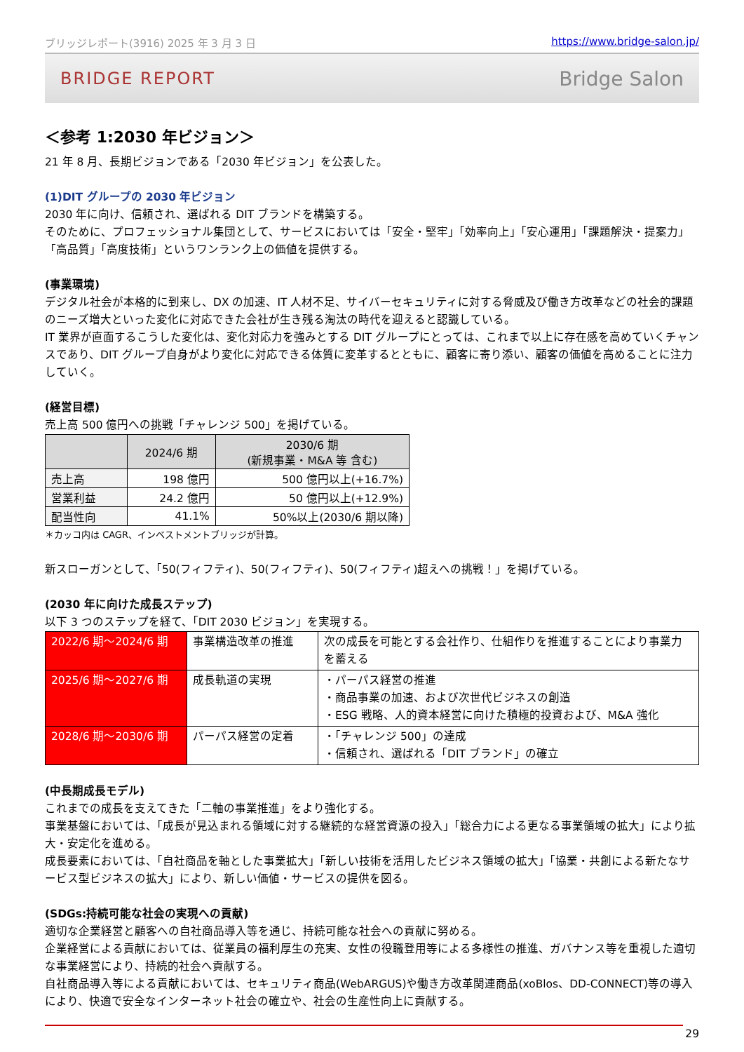ブリッジレポート(3916) 2025 年 3 月 3 日 https://www.bridge-salon.jp/
BRIDGE REPORT Bridge Salon
＜参考 1:2030 年ビジョン＞
21 年 8 月、長期ビジョンである「2030 年ビジョン」を公表した。
(1)DIT グループの 2030 年ビジョン
2030 年に向け、信頼され、選ばれる DIT ブランドを構築する。
そのために、プロフェッショナル集団として、サービスにおいては「安全・堅牢」「効率向上」「安心運用」「課題解決・提案力」「高品質」「高度技術」というワンランク上の価値を提供する。
(事業環境)
デジタル社会が本格的に到来し、DX の加速、IT 人材不足、サイバーセキュリティに対する脅威及び働き方改革などの社会的課題のニーズ増大といった変化に対応できた会社が生き残る淘汰の時代を迎えると認識している。
IT 業界が直面するこうした変化は、変化対応力を強みとする DIT グループにとっては、これまで以上に存在感を高めていくチャンスであり、DIT グループ自身がより変化に対応できる体質に変革するとともに、顧客に寄り添い、顧客の価値を高めることに注力していく。
(経営目標)
売上高 500 億円への挑戦「チャレンジ 500」を掲げている。
| | 2024/6 期 | 2030/6 期 (新規事業・M&A 等 含む) |
| --- | --- | --- |
| 売上高 | 198 億円 | 500 億円以上(+16.7%) |
| 営業利益 | 24.2 億円 | 50 億円以上(+12.9%) |
| 配当性向 | 41.1% | 50%以上(2030/6 期以降) |
＊カッコ内は CAGR、インベストメントブリッジが計算。
新スローガンとして、「50(フィフティ)、50(フィフティ)、50(フィフティ)超えへの挑戦！」を掲げている。
(2030 年に向けた成長ステップ)
以下 3 つのステップを経て、「DIT 2030 ビジョン」を実現する。
| 2022/6 期～2024/6 期 | 事業構造改革の推進 | 次の成長を可能とする会社作り、仕組作りを推進することにより事業力を蓄える |
| 2025/6 期～2027/6 期 | 成長軌道の実現 | ・パーパス経営の推進 ・商品事業の加速、および次世代ビジネスの創造 ・ESG 戦略、人的資本経営に向けた積極的投資および、M&A 強化 |
| 2028/6 期～2030/6 期 | パーパス経営の定着 | ・「チャレンジ 500」の達成 ・信頼され、選ばれる「DIT ブランド」の確立 |
(中長期成長モデル)
これまでの成長を支えてきた「二軸の事業推進」をより強化する。
事業基盤においては、「成長が見込まれる領域に対する継続的な経営資源の投入」「総合力による更なる事業領域の拡大」により拡大・安定化を進める。
成長要素においては、「自社商品を軸とした事業拡大」「新しい技術を活用したビジネス領域の拡大」「協業・共創による新たなサービス型ビジネスの拡大」により、新しい価値・サービスの提供を図る。
(SDGs:持続可能な社会の実現への貢献)
適切な企業経営と顧客への自社商品導入等を通じ、持続可能な社会への貢献に努める。
企業経営による貢献においては、従業員の福利厚生の充実、女性の役職登用等による多様性の推進、ガバナンス等を重視した適切な事業経営により、持続的社会へ貢献する。
自社商品導入等による貢献においては、セキュリティ商品(WebARGUS)や働き方改革関連商品(xoBlos、DD-CONNECT)等の導入により、快適で安全なインターネット社会の確立や、社会の生産性向上に貢献する。
29